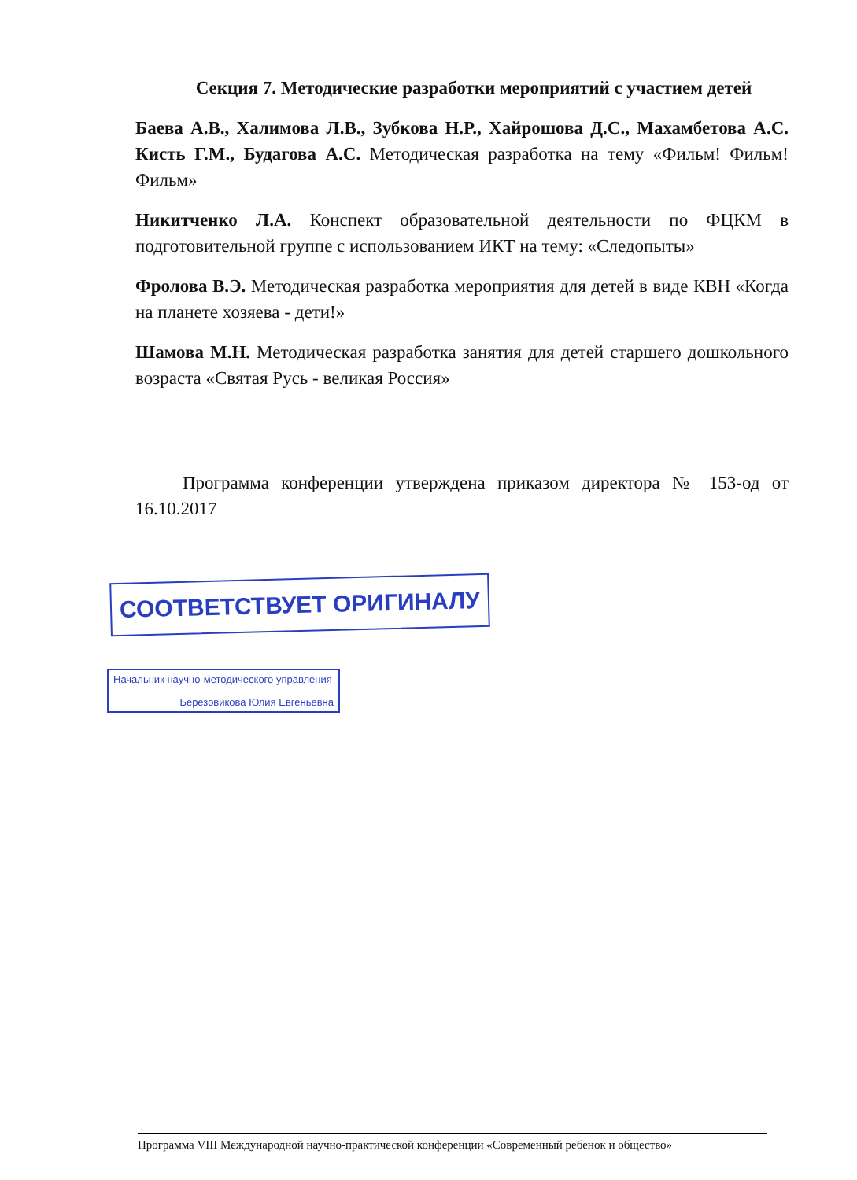Секция 7. Методические разработки мероприятий с участием детей
Баева А.В., Халимова Л.В., Зубкова Н.Р., Хайрошова Д.С., Махамбетова А.С. Кисть Г.М., Будагова А.С. Методическая разработка на тему «Фильм! Фильм! Фильм»
Никитченко Л.А. Конспект образовательной деятельности по ФЦКМ в подготовительной группе с использованием ИКТ на тему: «Следопыты»
Фролова В.Э. Методическая разработка мероприятия для детей в виде КВН «Когда на планете хозяева - дети!»
Шамова М.Н. Методическая разработка занятия для детей старшего дошкольного возраста «Святая Русь - великая Россия»
Программа конференции утверждена приказом директора № 153-од от 16.10.2017
СООТВЕТСТВУЕТ ОРИГИНАЛУ
Начальник научно-методического управления
Березовикова Юлия Евгеньевна
Программа VIII Международной научно-практической конференции «Современный ребенок и общество»